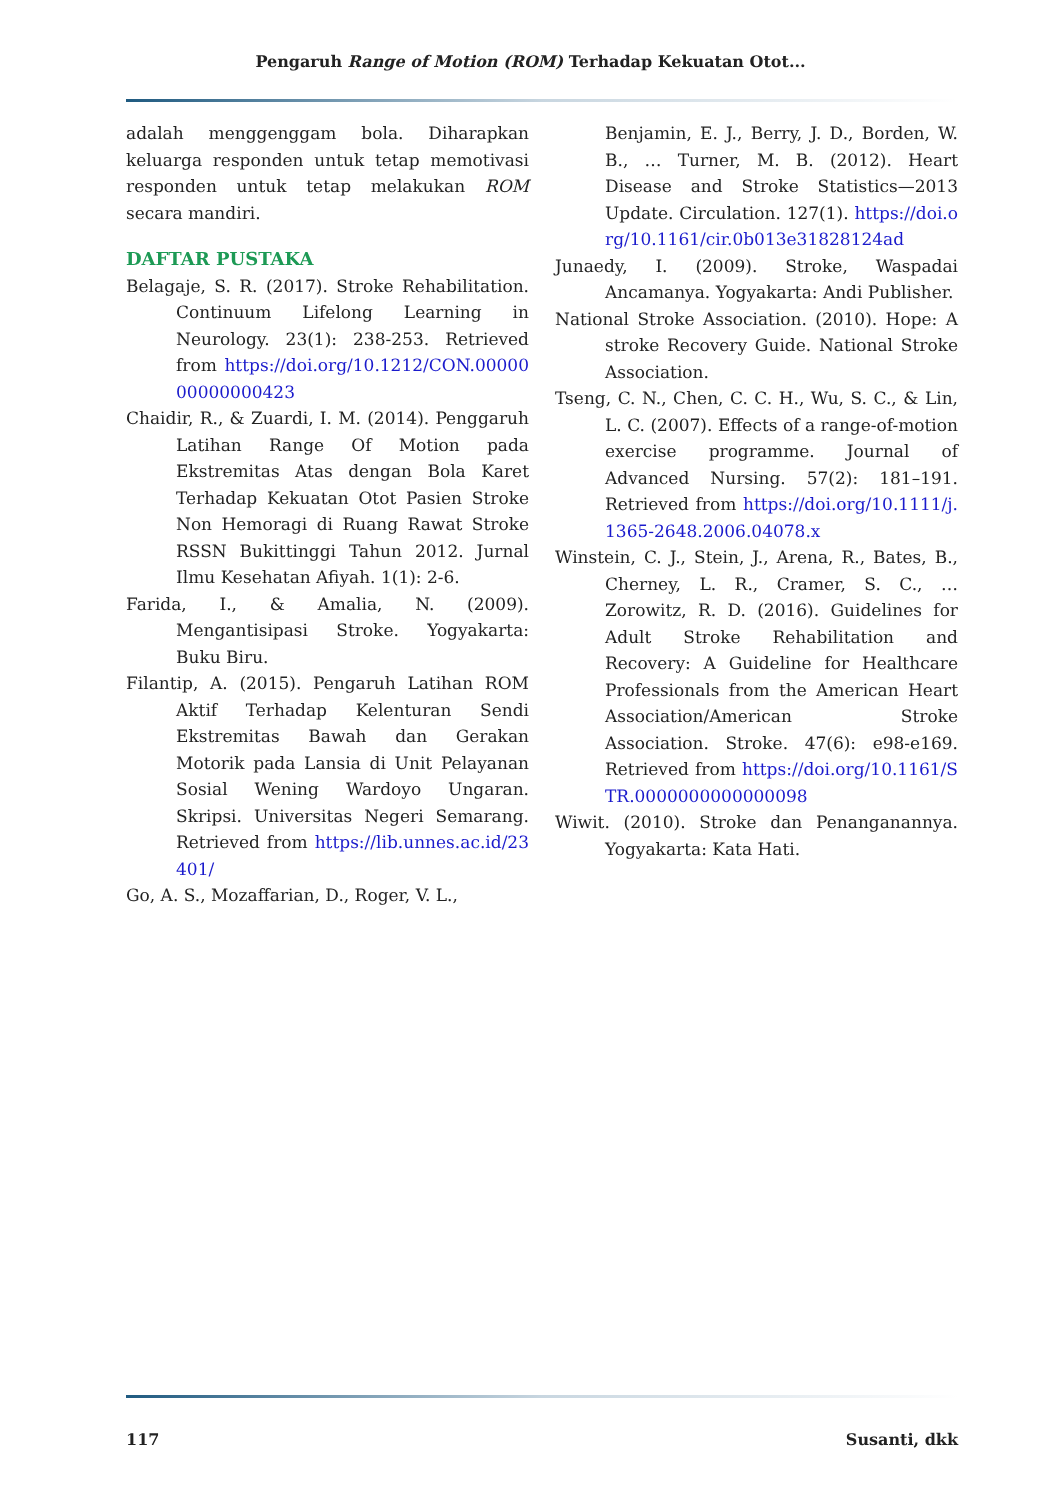Pengaruh Range of Motion (ROM) Terhadap Kekuatan Otot...
adalah menggenggam bola. Diharapkan keluarga responden untuk tetap memotivasi responden untuk tetap melakukan ROM secara mandiri.
DAFTAR PUSTAKA
Belagaje, S. R. (2017). Stroke Rehabilitation. Continuum Lifelong Learning in Neurology. 23(1): 238-253. Retrieved from https://doi.org/10.1212/CON.0000000000000423
Chaidir, R., & Zuardi, I. M. (2014). Penggaruh Latihan Range Of Motion pada Ekstremitas Atas dengan Bola Karet Terhadap Kekuatan Otot Pasien Stroke Non Hemoragi di Ruang Rawat Stroke RSSN Bukittinggi Tahun 2012. Jurnal Ilmu Kesehatan Afiyah. 1(1): 2-6.
Farida, I., & Amalia, N. (2009). Mengantisipasi Stroke. Yogyakarta: Buku Biru.
Filantip, A. (2015). Pengaruh Latihan ROM Aktif Terhadap Kelenturan Sendi Ekstremitas Bawah dan Gerakan Motorik pada Lansia di Unit Pelayanan Sosial Wening Wardoyo Ungaran. Skripsi. Universitas Negeri Semarang. Retrieved from https://lib.unnes.ac.id/23401/
Go, A. S., Mozaffarian, D., Roger, V. L.,
Benjamin, E. J., Berry, J. D., Borden, W. B., … Turner, M. B. (2012). Heart Disease and Stroke Statistics—2013 Update. Circulation. 127(1). https://doi.org/10.1161/cir.0b013e31828124ad
Junaedy, I. (2009). Stroke, Waspadai Ancamanya. Yogyakarta: Andi Publisher.
National Stroke Association. (2010). Hope: A stroke Recovery Guide. National Stroke Association.
Tseng, C. N., Chen, C. C. H., Wu, S. C., & Lin, L. C. (2007). Effects of a range-of-motion exercise programme. Journal of Advanced Nursing. 57(2): 181–191. Retrieved from https://doi.org/10.1111/j.1365-2648.2006.04078.x
Winstein, C. J., Stein, J., Arena, R., Bates, B., Cherney, L. R., Cramer, S. C., … Zorowitz, R. D. (2016). Guidelines for Adult Stroke Rehabilitation and Recovery: A Guideline for Healthcare Professionals from the American Heart Association/American Stroke Association. Stroke. 47(6): e98-e169. Retrieved from https://doi.org/10.1161/STR.0000000000000098
Wiwit. (2010). Stroke dan Penanganannya. Yogyakarta: Kata Hati.
117 Susanti, dkk